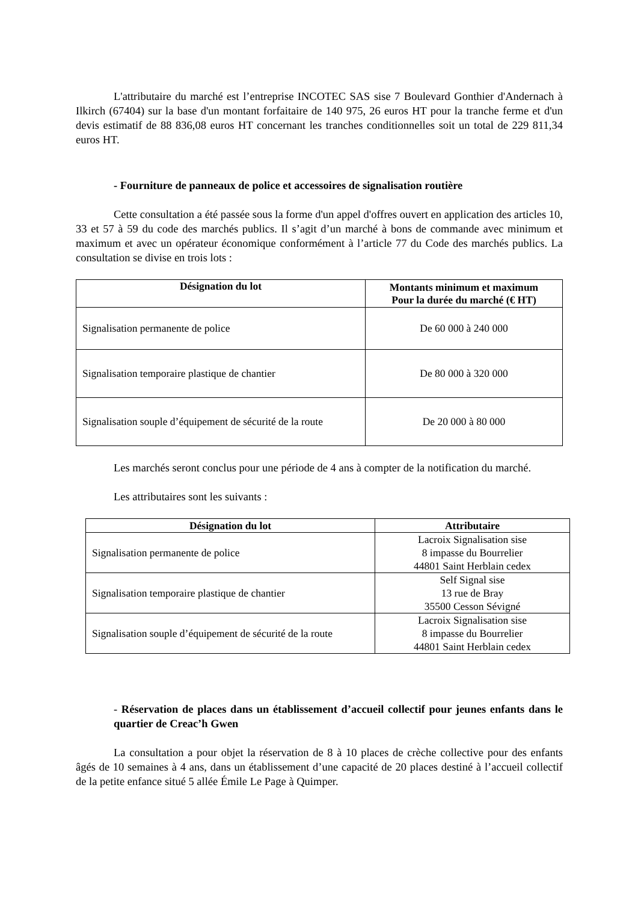L'attributaire du marché est l’entreprise INCOTEC SAS sise 7 Boulevard Gonthier d'Andernach à Ilkirch (67404) sur la base d'un montant forfaitaire de 140 975, 26 euros HT pour la tranche ferme et d'un devis estimatif de 88 836,08 euros HT concernant les tranches conditionnelles soit un total de 229 811,34 euros HT.
- Fourniture de panneaux de police et accessoires de signalisation routière
Cette consultation a été passée sous la forme d'un appel d'offres ouvert en application des articles 10, 33 et 57 à 59 du code des marchés publics. Il s’agit d’un marché à bons de commande avec minimum et maximum et avec un opérateur économique conformément à l’article 77 du Code des marchés publics. La consultation se divise en trois lots :
| Désignation du lot | Montants minimum et maximum Pour la durée du marché (€ HT) |
| --- | --- |
| Signalisation permanente de police | De 60 000 à 240 000 |
| Signalisation temporaire plastique de chantier | De 80 000 à 320 000 |
| Signalisation souple d’équipement de sécurité de la route | De 20 000 à 80 000 |
Les marchés seront conclus pour une période de 4 ans à compter de la notification du marché.
Les attributaires sont les suivants :
| Désignation du lot | Attributaire |
| --- | --- |
| Signalisation permanente de police | Lacroix Signalisation sise 8 impasse du Bourrelier 44801 Saint Herblain cedex |
| Signalisation temporaire plastique de chantier | Self Signal sise 13 rue de Bray 35500 Cesson Sévigné |
| Signalisation souple d’équipement de sécurité de la route | Lacroix Signalisation sise 8 impasse du Bourrelier 44801 Saint Herblain cedex |
- Réservation de places dans un établissement d’accueil collectif pour jeunes enfants dans le quartier de Creac’h Gwen
La consultation a pour objet la réservation de 8 à 10 places de crèche collective pour des enfants âgés de 10 semaines à 4 ans, dans un établissement d’une capacité de 20 places destiné à l’accueil collectif de la petite enfance situé 5 allée Émile Le Page à Quimper.